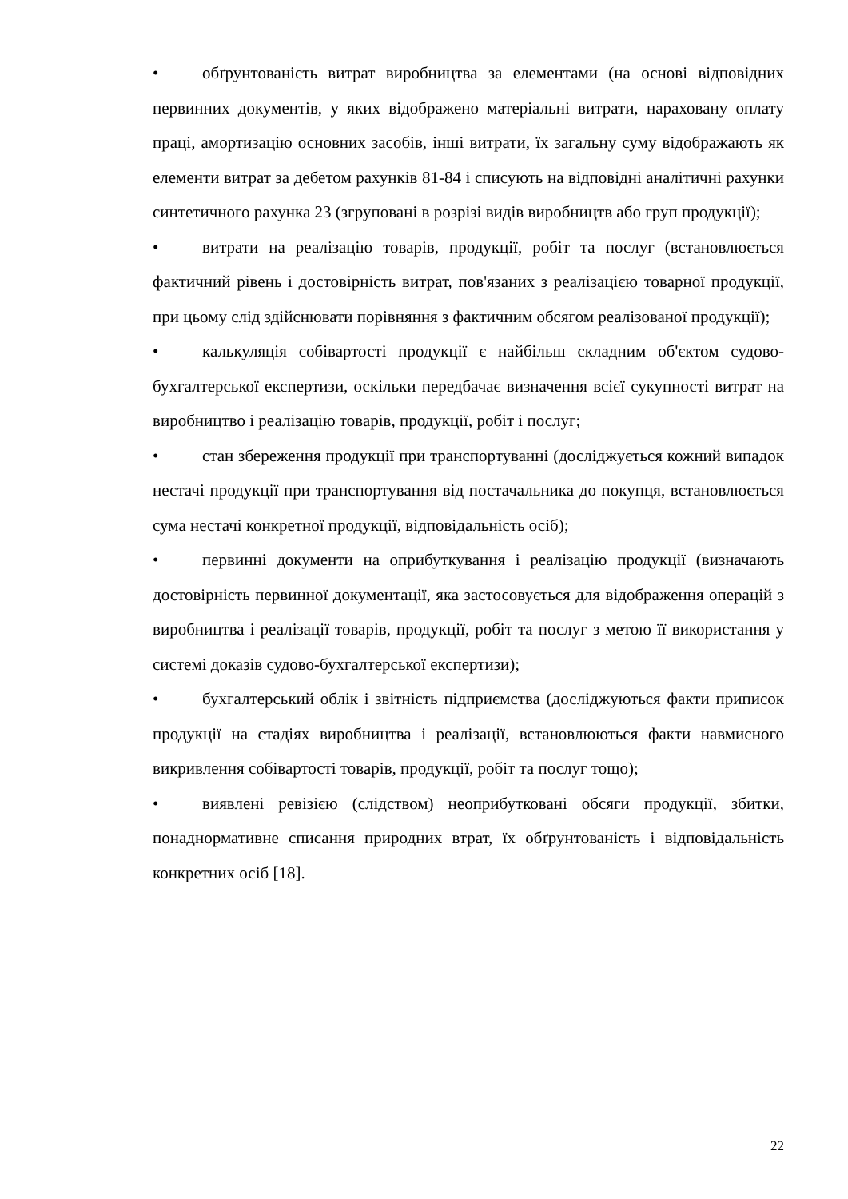• обґрунтованість витрат виробництва за елементами (на основі відповідних первинних документів, у яких відображено матеріальні витрати, нараховану оплату праці, амортизацію основних засобів, інші витрати, їх загальну суму відображають як елементи витрат за дебетом рахунків 81-84 і списують на відповідні аналітичні рахунки синтетичного рахунка 23 (згруповані в розрізі видів виробництв або груп продукції);
• витрати на реалізацію товарів, продукції, робіт та послуг (встановлюється фактичний рівень і достовірність витрат, пов'язаних з реалізацією товарної продукції, при цьому слід здійснювати порівняння з фактичним обсягом реалізованої продукції);
• калькуляція собівартості продукції є найбільш складним об'єктом судово-бухгалтерської експертизи, оскільки передбачає визначення всієї сукупності витрат на виробництво і реалізацію товарів, продукції, робіт і послуг;
• стан збереження продукції при транспортуванні (досліджується кожний випадок нестачі продукції при транспортування від постачальника до покупця, встановлюється сума нестачі конкретної продукції, відповідальність осіб);
• первинні документи на оприбуткування і реалізацію продукції (визначають достовірність первинної документації, яка застосовується для відображення операцій з виробництва і реалізації товарів, продукції, робіт та послуг з метою її використання у системі доказів судово-бухгалтерської експертизи);
• бухгалтерський облік і звітність підприємства (досліджуються факти приписок продукції на стадіях виробництва і реалізації, встановлюються факти навмисного викривлення собівартості товарів, продукції, робіт та послуг тощо);
• виявлені ревізією (слідством) неоприбутковані обсяги продукції, збитки, понаднормативне списання природних втрат, їх обґрунтованість і відповідальність конкретних осіб [18].
22